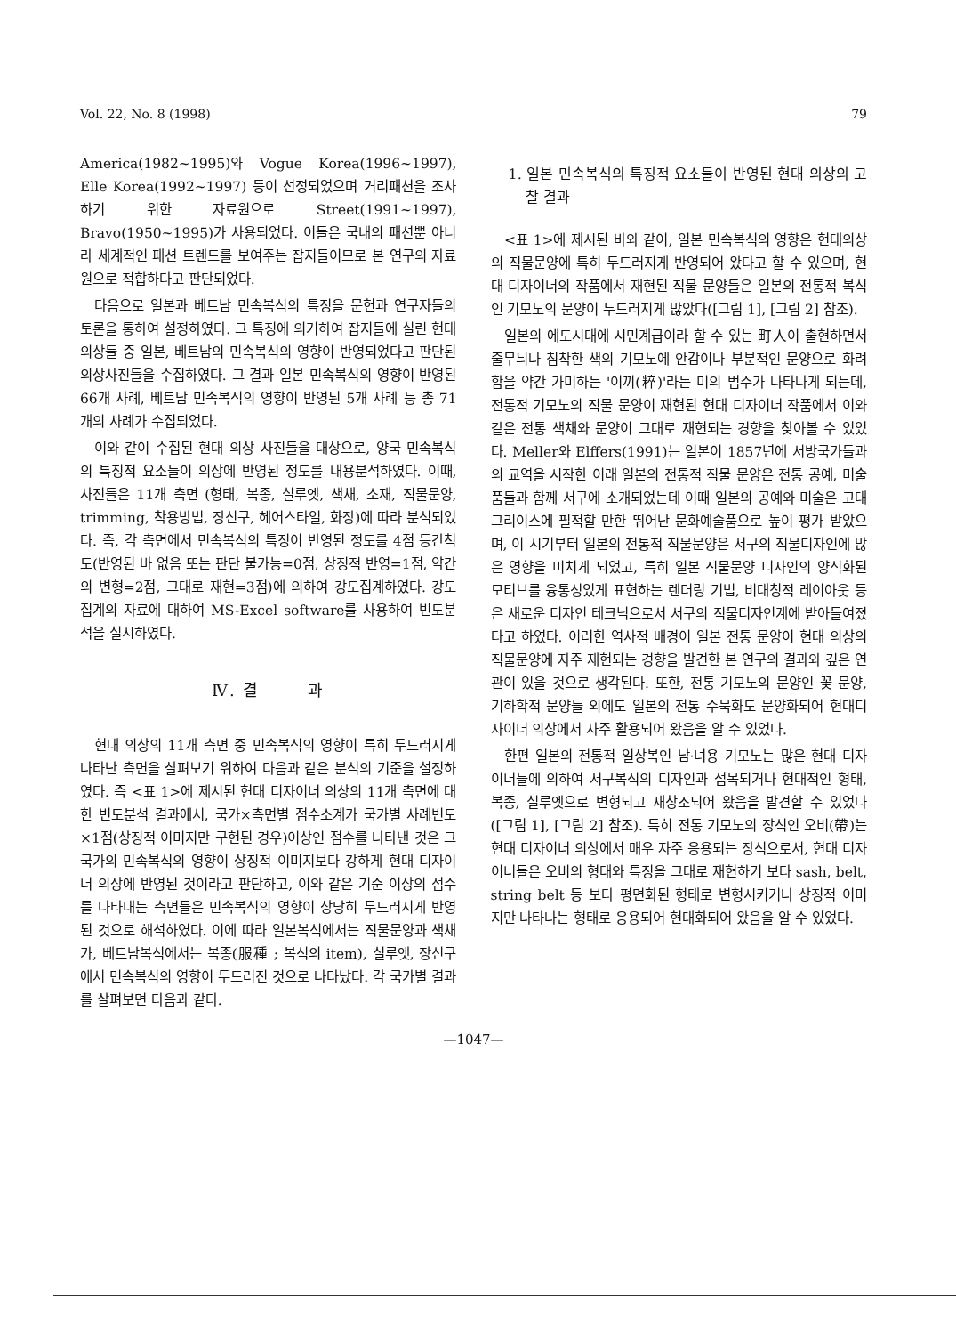Vol. 22, No. 8 (1998) 79
America(1982~1995)와 Vogue Korea(1996~1997), Elle Korea(1992~1997) 등이 선정되었으며 거리패션을 조사하기 위한 자료원으로 Street(1991~1997), Bravo(1950~1995)가 사용되었다. 이들은 국내의 패션뿐 아니라 세계적인 패션 트렌드를 보여주는 잡지들이므로 본 연구의 자료원으로 적합하다고 판단되었다.
다음으로 일본과 베트남 민속복식의 특징을 문헌과 연구자들의 토론을 통하여 설정하였다. 그 특징에 의거하여 잡지들에 실린 현대 의상들 중 일본, 베트남의 민속복식의 영향이 반영되었다고 판단된 의상사진들을 수집하였다. 그 결과 일본 민속복식의 영향이 반영된 66개 사례, 베트남 민속복식의 영향이 반영된 5개 사례 등 총 71개의 사례가 수집되었다.
이와 같이 수집된 현대 의상 사진들을 대상으로, 양국 민속복식의 특징적 요소들이 의상에 반영된 정도를 내용분석하였다. 이때, 사진들은 11개 측면 (형태, 복종, 실루엣, 색채, 소재, 직물문양, trimming, 착용방법, 장신구, 헤어스타일, 화장)에 따라 분석되었다. 즉, 각 측면에서 민속복식의 특징이 반영된 정도를 4점 등간척도(반영된 바 없음 또는 판단 불가능=0점, 상징적 반영=1점, 약간의 변형=2점, 그대로 재현=3점)에 의하여 강도집계하였다. 강도집계의 자료에 대하여 MS-Excel software를 사용하여 빈도분석을 실시하였다.
Ⅳ. 결 과
현대 의상의 11개 측면 중 민속복식의 영향이 특히 두드러지게 나타난 측면을 살펴보기 위하여 다음과 같은 분석의 기준을 설정하였다. 즉 <표 1>에 제시된 현대 디자이너 의상의 11개 측면에 대한 빈도분석 결과에서, 국가×측면별 점수소계가 국가별 사례빈도×1점(상징적 이미지만 구현된 경우)이상인 점수를 나타낸 것은 그 국가의 민속복식의 영향이 상징적 이미지보다 강하게 현대 디자이너 의상에 반영된 것이라고 판단하고, 이와 같은 기준 이상의 점수를 나타내는 측면들은 민속복식의 영향이 상당히 두드러지게 반영된 것으로 해석하였다. 이에 따라 일본복식에서는 직물문양과 색채가, 베트남복식에서는 복종(服種 ; 복식의 item), 실루엣, 장신구에서 민속복식의 영향이 두드러진 것으로 나타났다. 각 국가별 결과를 살펴보면 다음과 같다.
1. 일본 민속복식의 특징적 요소들이 반영된 현대 의상의 고찰 결과
<표 1>에 제시된 바와 같이, 일본 민속복식의 영향은 현대의상의 직물문양에 특히 두드러지게 반영되어 왔다고 할 수 있으며, 현대 디자이너의 작품에서 재현된 직물 문양들은 일본의 전통적 복식인 기모노의 문양이 두드러지게 많았다([그림 1], [그림 2] 참조).
일본의 에도시대에 시민계급이라 할 수 있는 町人이 출현하면서 줄무늬나 침착한 색의 기모노에 안감이나 부분적인 문양으로 화려함을 약간 가미하는 '이끼(粹)'라는 미의 범주가 나타나게 되는데, 전통적 기모노의 직물 문양이 재현된 현대 디자이너 작품에서 이와 같은 전통 색채와 문양이 그대로 재현되는 경향을 찾아볼 수 있었다. Meller와 Elffers(1991)는 일본이 1857년에 서방국가들과의 교역을 시작한 이래 일본의 전통적 직물 문양은 전통 공예, 미술품들과 함께 서구에 소개되었는데 이때 일본의 공예와 미술은 고대 그리이스에 필적할 만한 뛰어난 문화예술품으로 높이 평가 받았으며, 이 시기부터 일본의 전통적 직물문양은 서구의 직물디자인에 많은 영향을 미치게 되었고, 특히 일본 직물문양 디자인의 양식화된 모티브를 융통성있게 표현하는 렌더링 기법, 비대칭적 레이아웃 등은 새로운 디자인 테크닉으로서 서구의 직물디자인계에 받아들여졌다고 하였다. 이러한 역사적 배경이 일본 전통 문양이 현대 의상의 직물문양에 자주 재현되는 경향을 발견한 본 연구의 결과와 깊은 연관이 있을 것으로 생각된다. 또한, 전통 기모노의 문양인 꽃 문양, 기하학적 문양들 외에도 일본의 전통 수묵화도 문양화되어 현대디자이너 의상에서 자주 활용되어 왔음을 알 수 있었다.
한편 일본의 전통적 일상복인 남·녀용 기모노는 많은 현대 디자이너들에 의하여 서구복식의 디자인과 접목되거나 현대적인 형태, 복종, 실루엣으로 변형되고 재창조되어 왔음을 발견할 수 있었다([그림 1], [그림 2] 참조). 특히 전통 기모노의 장식인 오비(帶)는 현대 디자이너 의상에서 매우 자주 응용되는 장식으로서, 현대 디자이너들은 오비의 형태와 특징을 그대로 재현하기 보다 sash, belt, string belt 등 보다 평면화된 형태로 변형시키거나 상징적 이미지만 나타나는 형태로 응용되어 현대화되어 왔음을 알 수 있었다.
—1047—